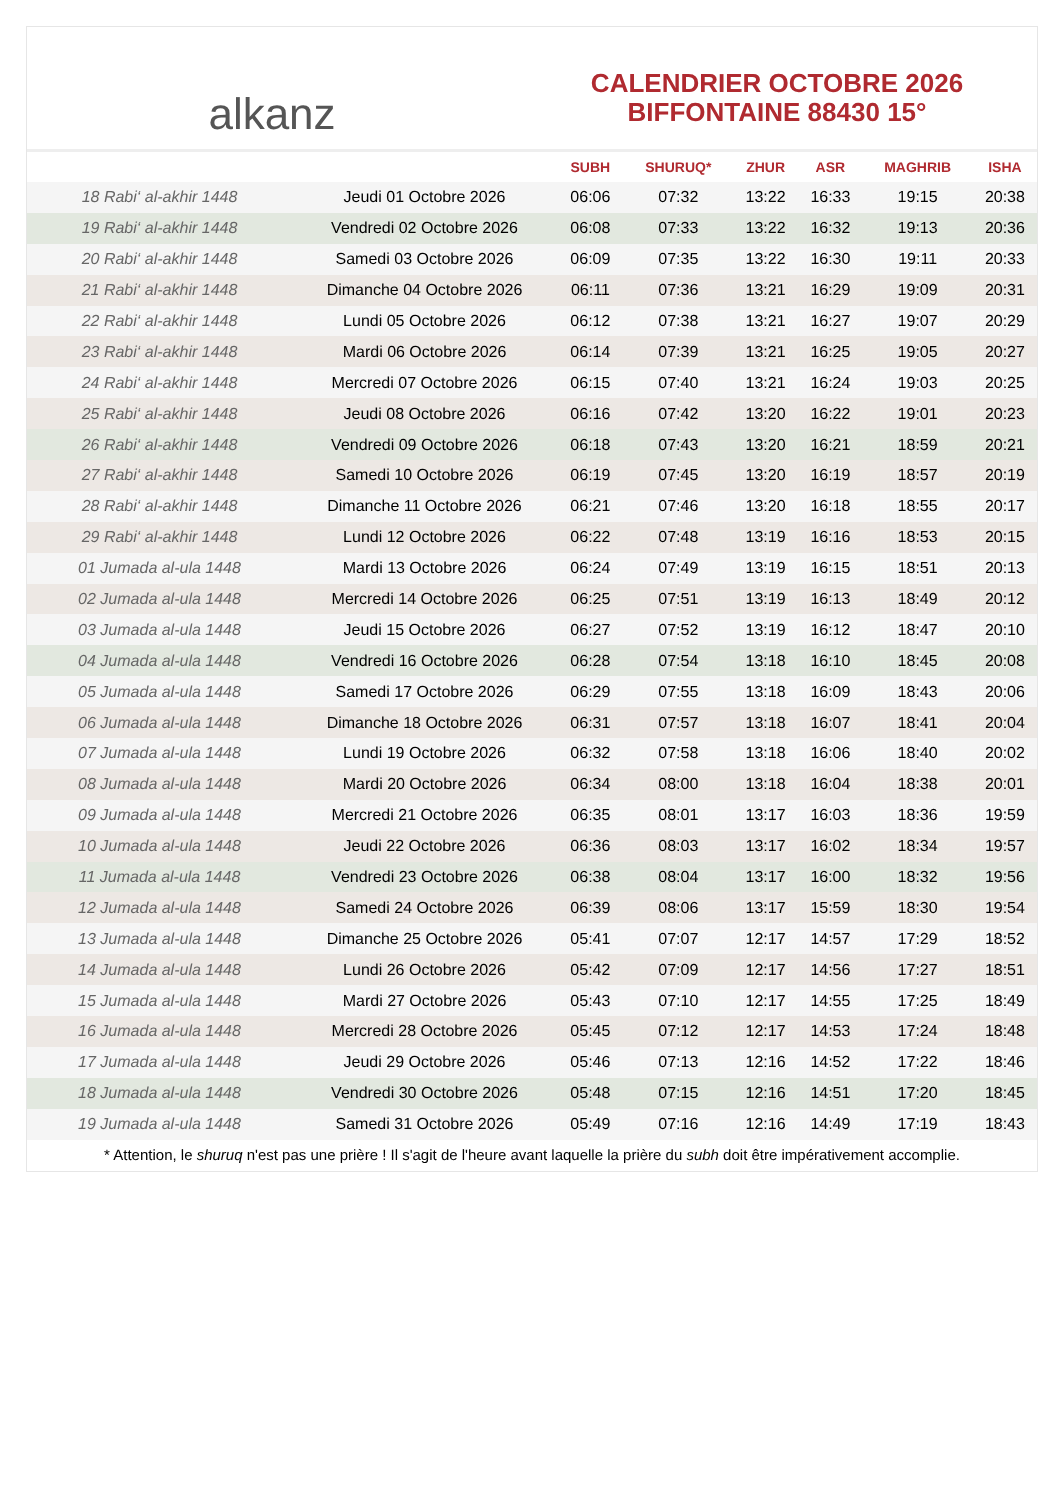alkanz
CALENDRIER OCTOBRE 2026
BIFFONTAINE 88430 15°
| | | SUBH | SHURUQ* | ZHUR | ASR | MAGHRIB | ISHA |
| --- | --- | --- | --- | --- | --- | --- | --- |
| 18 Rabi‘ al-akhir 1448 | Jeudi 01 Octobre 2026 | 06:06 | 07:32 | 13:22 | 16:33 | 19:15 | 20:38 |
| 19 Rabi‘ al-akhir 1448 | Vendredi 02 Octobre 2026 | 06:08 | 07:33 | 13:22 | 16:32 | 19:13 | 20:36 |
| 20 Rabi‘ al-akhir 1448 | Samedi 03 Octobre 2026 | 06:09 | 07:35 | 13:22 | 16:30 | 19:11 | 20:33 |
| 21 Rabi‘ al-akhir 1448 | Dimanche 04 Octobre 2026 | 06:11 | 07:36 | 13:21 | 16:29 | 19:09 | 20:31 |
| 22 Rabi‘ al-akhir 1448 | Lundi 05 Octobre 2026 | 06:12 | 07:38 | 13:21 | 16:27 | 19:07 | 20:29 |
| 23 Rabi‘ al-akhir 1448 | Mardi 06 Octobre 2026 | 06:14 | 07:39 | 13:21 | 16:25 | 19:05 | 20:27 |
| 24 Rabi‘ al-akhir 1448 | Mercredi 07 Octobre 2026 | 06:15 | 07:40 | 13:21 | 16:24 | 19:03 | 20:25 |
| 25 Rabi‘ al-akhir 1448 | Jeudi 08 Octobre 2026 | 06:16 | 07:42 | 13:20 | 16:22 | 19:01 | 20:23 |
| 26 Rabi‘ al-akhir 1448 | Vendredi 09 Octobre 2026 | 06:18 | 07:43 | 13:20 | 16:21 | 18:59 | 20:21 |
| 27 Rabi‘ al-akhir 1448 | Samedi 10 Octobre 2026 | 06:19 | 07:45 | 13:20 | 16:19 | 18:57 | 20:19 |
| 28 Rabi‘ al-akhir 1448 | Dimanche 11 Octobre 2026 | 06:21 | 07:46 | 13:20 | 16:18 | 18:55 | 20:17 |
| 29 Rabi‘ al-akhir 1448 | Lundi 12 Octobre 2026 | 06:22 | 07:48 | 13:19 | 16:16 | 18:53 | 20:15 |
| 01 Jumada al-ula 1448 | Mardi 13 Octobre 2026 | 06:24 | 07:49 | 13:19 | 16:15 | 18:51 | 20:13 |
| 02 Jumada al-ula 1448 | Mercredi 14 Octobre 2026 | 06:25 | 07:51 | 13:19 | 16:13 | 18:49 | 20:12 |
| 03 Jumada al-ula 1448 | Jeudi 15 Octobre 2026 | 06:27 | 07:52 | 13:19 | 16:12 | 18:47 | 20:10 |
| 04 Jumada al-ula 1448 | Vendredi 16 Octobre 2026 | 06:28 | 07:54 | 13:18 | 16:10 | 18:45 | 20:08 |
| 05 Jumada al-ula 1448 | Samedi 17 Octobre 2026 | 06:29 | 07:55 | 13:18 | 16:09 | 18:43 | 20:06 |
| 06 Jumada al-ula 1448 | Dimanche 18 Octobre 2026 | 06:31 | 07:57 | 13:18 | 16:07 | 18:41 | 20:04 |
| 07 Jumada al-ula 1448 | Lundi 19 Octobre 2026 | 06:32 | 07:58 | 13:18 | 16:06 | 18:40 | 20:02 |
| 08 Jumada al-ula 1448 | Mardi 20 Octobre 2026 | 06:34 | 08:00 | 13:18 | 16:04 | 18:38 | 20:01 |
| 09 Jumada al-ula 1448 | Mercredi 21 Octobre 2026 | 06:35 | 08:01 | 13:17 | 16:03 | 18:36 | 19:59 |
| 10 Jumada al-ula 1448 | Jeudi 22 Octobre 2026 | 06:36 | 08:03 | 13:17 | 16:02 | 18:34 | 19:57 |
| 11 Jumada al-ula 1448 | Vendredi 23 Octobre 2026 | 06:38 | 08:04 | 13:17 | 16:00 | 18:32 | 19:56 |
| 12 Jumada al-ula 1448 | Samedi 24 Octobre 2026 | 06:39 | 08:06 | 13:17 | 15:59 | 18:30 | 19:54 |
| 13 Jumada al-ula 1448 | Dimanche 25 Octobre 2026 | 05:41 | 07:07 | 12:17 | 14:57 | 17:29 | 18:52 |
| 14 Jumada al-ula 1448 | Lundi 26 Octobre 2026 | 05:42 | 07:09 | 12:17 | 14:56 | 17:27 | 18:51 |
| 15 Jumada al-ula 1448 | Mardi 27 Octobre 2026 | 05:43 | 07:10 | 12:17 | 14:55 | 17:25 | 18:49 |
| 16 Jumada al-ula 1448 | Mercredi 28 Octobre 2026 | 05:45 | 07:12 | 12:17 | 14:53 | 17:24 | 18:48 |
| 17 Jumada al-ula 1448 | Jeudi 29 Octobre 2026 | 05:46 | 07:13 | 12:16 | 14:52 | 17:22 | 18:46 |
| 18 Jumada al-ula 1448 | Vendredi 30 Octobre 2026 | 05:48 | 07:15 | 12:16 | 14:51 | 17:20 | 18:45 |
| 19 Jumada al-ula 1448 | Samedi 31 Octobre 2026 | 05:49 | 07:16 | 12:16 | 14:49 | 17:19 | 18:43 |
* Attention, le shuruq n'est pas une prière ! Il s'agit de l'heure avant laquelle la prière du subh doit être impérativement accomplie.